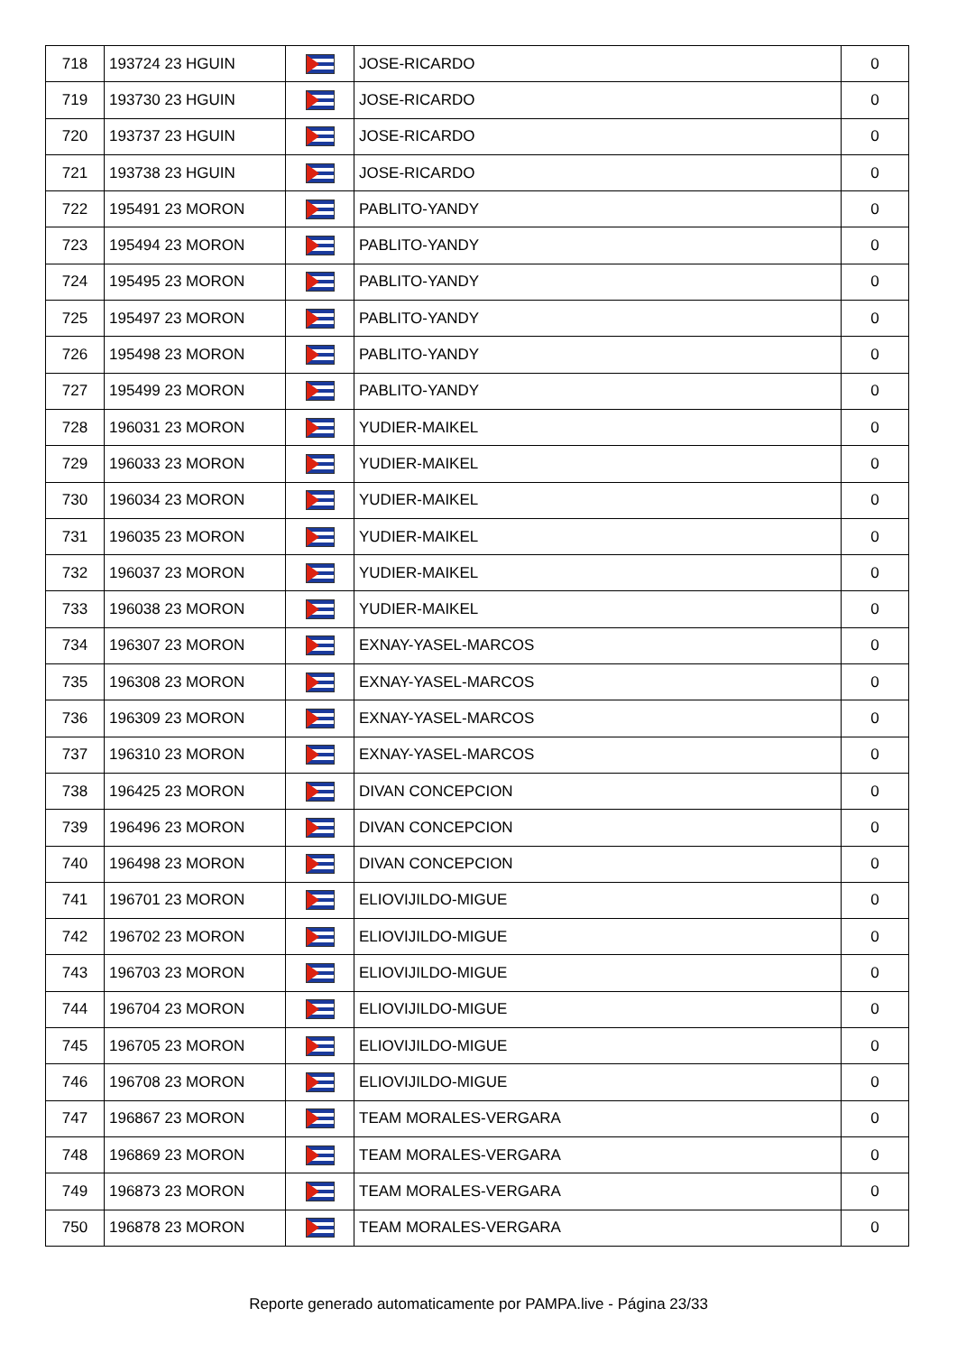| 718 | 193724 23 HGUIN | | JOSE-RICARDO | 0 |
| 719 | 193730 23 HGUIN | | JOSE-RICARDO | 0 |
| 720 | 193737 23 HGUIN | | JOSE-RICARDO | 0 |
| 721 | 193738 23 HGUIN | | JOSE-RICARDO | 0 |
| 722 | 195491 23 MORON | | PABLITO-YANDY | 0 |
| 723 | 195494 23 MORON | | PABLITO-YANDY | 0 |
| 724 | 195495 23 MORON | | PABLITO-YANDY | 0 |
| 725 | 195497 23 MORON | | PABLITO-YANDY | 0 |
| 726 | 195498 23 MORON | | PABLITO-YANDY | 0 |
| 727 | 195499 23 MORON | | PABLITO-YANDY | 0 |
| 728 | 196031 23 MORON | | YUDIER-MAIKEL | 0 |
| 729 | 196033 23 MORON | | YUDIER-MAIKEL | 0 |
| 730 | 196034 23 MORON | | YUDIER-MAIKEL | 0 |
| 731 | 196035 23 MORON | | YUDIER-MAIKEL | 0 |
| 732 | 196037 23 MORON | | YUDIER-MAIKEL | 0 |
| 733 | 196038 23 MORON | | YUDIER-MAIKEL | 0 |
| 734 | 196307 23 MORON | | EXNAY-YASEL-MARCOS | 0 |
| 735 | 196308 23 MORON | | EXNAY-YASEL-MARCOS | 0 |
| 736 | 196309 23 MORON | | EXNAY-YASEL-MARCOS | 0 |
| 737 | 196310 23 MORON | | EXNAY-YASEL-MARCOS | 0 |
| 738 | 196425 23 MORON | | DIVAN CONCEPCION | 0 |
| 739 | 196496 23 MORON | | DIVAN CONCEPCION | 0 |
| 740 | 196498 23 MORON | | DIVAN CONCEPCION | 0 |
| 741 | 196701 23 MORON | | ELIOVIJILDO-MIGUE | 0 |
| 742 | 196702 23 MORON | | ELIOVIJILDO-MIGUE | 0 |
| 743 | 196703 23 MORON | | ELIOVIJILDO-MIGUE | 0 |
| 744 | 196704 23 MORON | | ELIOVIJILDO-MIGUE | 0 |
| 745 | 196705 23 MORON | | ELIOVIJILDO-MIGUE | 0 |
| 746 | 196708 23 MORON | | ELIOVIJILDO-MIGUE | 0 |
| 747 | 196867 23 MORON | | TEAM MORALES-VERGARA | 0 |
| 748 | 196869 23 MORON | | TEAM MORALES-VERGARA | 0 |
| 749 | 196873 23 MORON | | TEAM MORALES-VERGARA | 0 |
| 750 | 196878 23 MORON | | TEAM MORALES-VERGARA | 0 |
Reporte generado automaticamente por PAMPA.live - Página 23/33